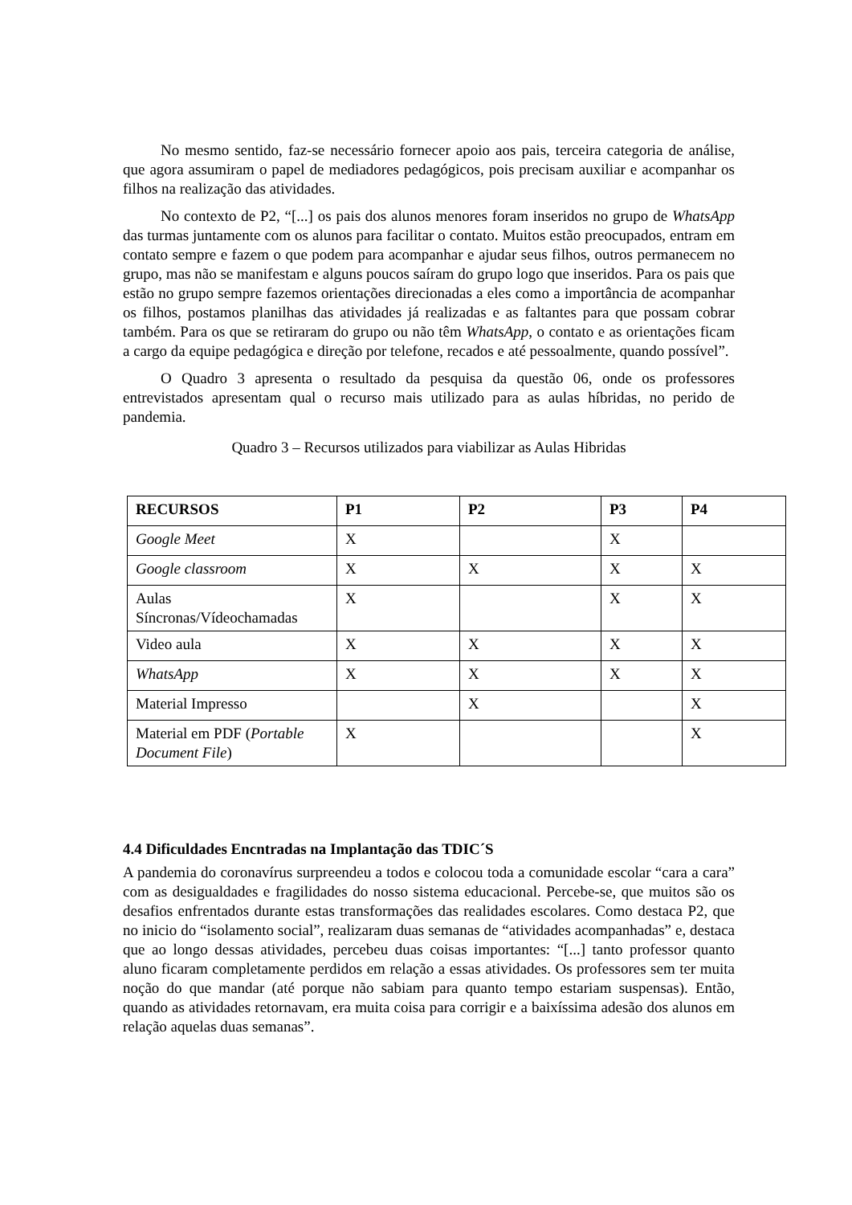No mesmo sentido, faz-se necessário fornecer apoio aos pais, terceira categoria de análise, que agora assumiram o papel de mediadores pedagógicos, pois precisam auxiliar e acompanhar os filhos na realização das atividades.
No contexto de P2, “[...] os pais dos alunos menores foram inseridos no grupo de WhatsApp das turmas juntamente com os alunos para facilitar o contato. Muitos estão preocupados, entram em contato sempre e fazem o que podem para acompanhar e ajudar seus filhos, outros permanecem no grupo, mas não se manifestam e alguns poucos saíram do grupo logo que inseridos. Para os pais que estão no grupo sempre fazemos orientações direcionadas a eles como a importância de acompanhar os filhos, postamos planilhas das atividades já realizadas e as faltantes para que possam cobrar também. Para os que se retiraram do grupo ou não têm WhatsApp, o contato e as orientações ficam a cargo da equipe pedagógica e direção por telefone, recados e até pessoalmente, quando possível”.
O Quadro 3 apresenta o resultado da pesquisa da questão 06, onde os professores entrevistados apresentam qual o recurso mais utilizado para as aulas híbridas, no perido de pandemia.
Quadro 3 – Recursos utilizados para viabilizar as Aulas Hibridas
| RECURSOS | P1 | P2 | P3 | P4 |
| --- | --- | --- | --- | --- |
| Google Meet | X | | X | |
| Google classroom | X | X | X | X |
| Aulas Síncronas/Vídeochamadas | X | | X | X |
| Video aula | X | X | X | X |
| WhatsApp | X | X | X | X |
| Material Impresso | | X | | X |
| Material em PDF ( Portable Document File ) | X | | | X |
4.4 Dificuldades Encntradas na Implantação das TDIC´S
A pandemia do coronavírus surpreendeu a todos e colocou toda a comunidade escolar “cara a cara” com as desigualdades e fragilidades do nosso sistema educacional. Percebe-se, que muitos são os desafios enfrentados durante estas transformações das realidades escolares. Como destaca P2, que no inicio do “isolamento social”, realizaram duas semanas de “atividades acompanhadas” e, destaca que ao longo dessas atividades, percebeu duas coisas importantes: “[...] tanto professor quanto aluno ficaram completamente perdidos em relação a essas atividades. Os professores sem ter muita noção do que mandar (até porque não sabiam para quanto tempo estariam suspensas). Então, quando as atividades retornavam, era muita coisa para corrigir e a baixíssima adesão dos alunos em relação aquelas duas semanas”.